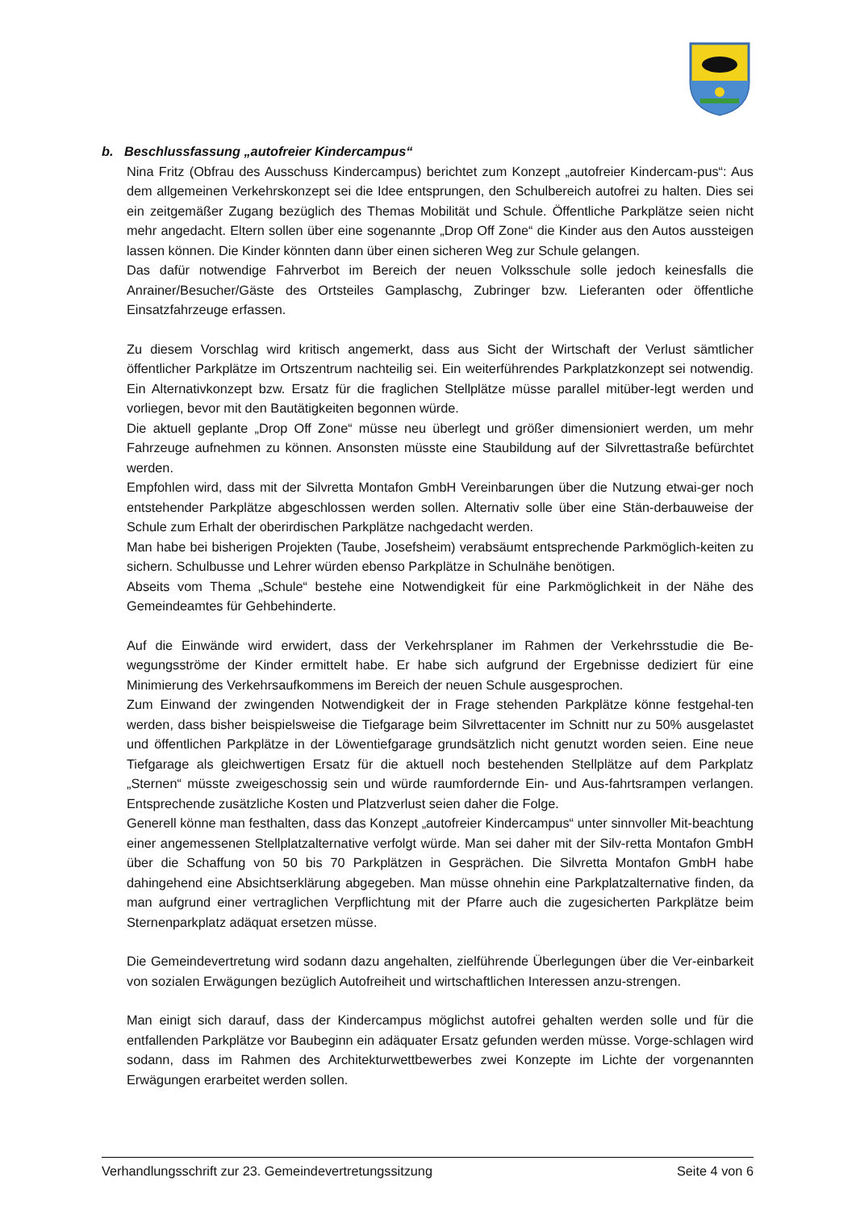b. Beschlussfassung „autofreier Kindercampus“
Nina Fritz (Obfrau des Ausschuss Kindercampus) berichtet zum Konzept „autofreier Kindercam-pus“: Aus dem allgemeinen Verkehrskonzept sei die Idee entsprungen, den Schulbereich autofrei zu halten. Dies sei ein zeitgemäßer Zugang bezüglich des Themas Mobilität und Schule. Öffentliche Parkplätze seien nicht mehr angedacht. Eltern sollen über eine sogenannte „Drop Off Zone“ die Kinder aus den Autos aussteigen lassen können. Die Kinder könnten dann über einen sicheren Weg zur Schule gelangen.
Das dafür notwendige Fahrverbot im Bereich der neuen Volksschule solle jedoch keinesfalls die Anrainer/Besucher/Gäste des Ortsteiles Gamplaschg, Zubringer bzw. Lieferanten oder öffentliche Einsatzfahrzeuge erfassen.
Zu diesem Vorschlag wird kritisch angemerkt, dass aus Sicht der Wirtschaft der Verlust sämtlicher öffentlicher Parkplätze im Ortszentrum nachteilig sei. Ein weiterführendes Parkplatzkonzept sei notwendig. Ein Alternativkonzept bzw. Ersatz für die fraglichen Stellplätze müsse parallel mitüber-legt werden und vorliegen, bevor mit den Bautätigkeiten begonnen würde.
Die aktuell geplante „Drop Off Zone“ müsse neu überlegt und größer dimensioniert werden, um mehr Fahrzeuge aufnehmen zu können. Ansonsten müsste eine Staubildung auf der Silvrettastraße befürchtet werden.
Empfohlen wird, dass mit der Silvretta Montafon GmbH Vereinbarungen über die Nutzung etwai-ger noch entstehender Parkplätze abgeschlossen werden sollen. Alternativ solle über eine Stän-derbauweise der Schule zum Erhalt der oberirdischen Parkplätze nachgedacht werden.
Man habe bei bisherigen Projekten (Taube, Josefsheim) verabsäumt entsprechende Parkmöglich-keiten zu sichern. Schulbusse und Lehrer würden ebenso Parkplätze in Schulnähe benötigen.
Abseits vom Thema „Schule“ bestehe eine Notwendigkeit für eine Parkmöglichkeit in der Nähe des Gemeindeamtes für Gehbehinderte.
Auf die Einwände wird erwidert, dass der Verkehrsplaner im Rahmen der Verkehrsstudie die Be-wegungsströme der Kinder ermittelt habe. Er habe sich aufgrund der Ergebnisse dediziert für eine Minimierung des Verkehrsaufkommens im Bereich der neuen Schule ausgesprochen.
Zum Einwand der zwingenden Notwendigkeit der in Frage stehenden Parkplätze könne festgehal-ten werden, dass bisher beispielsweise die Tiefgarage beim Silvrettacenter im Schnitt nur zu 50% ausgelastet und öffentlichen Parkplätze in der Löwentiefgarage grundsätzlich nicht genutzt worden seien. Eine neue Tiefgarage als gleichwertigen Ersatz für die aktuell noch bestehenden Stellplätze auf dem Parkplatz „Sternen“ müsste zweigeschossig sein und würde raumfordernde Ein- und Aus-fahrtsrampen verlangen. Entsprechende zusätzliche Kosten und Platzverlust seien daher die Folge.
Generell könne man festhalten, dass das Konzept „autofreier Kindercampus“ unter sinnvoller Mit-beachtung einer angemessenen Stellplatzalternative verfolgt würde. Man sei daher mit der Silv-retta Montafon GmbH über die Schaffung von 50 bis 70 Parkplätzen in Gesprächen. Die Silvretta Montafon GmbH habe dahingehend eine Absichtserklärung abgegeben. Man müsse ohnehin eine Parkplatzalternative finden, da man aufgrund einer vertraglichen Verpflichtung mit der Pfarre auch die zugesicherten Parkplätze beim Sternenparkplatz adäquat ersetzen müsse.
Die Gemeindevertretung wird sodann dazu angehalten, zielführende Überlegungen über die Ver-einbarkeit von sozialen Erwägungen bezüglich Autofreiheit und wirtschaftlichen Interessen anzu-strengen.
Man einigt sich darauf, dass der Kindercampus möglichst autofrei gehalten werden solle und für die entfallenden Parkplätze vor Baubeginn ein adäquater Ersatz gefunden werden müsse. Vorge-schlagen wird sodann, dass im Rahmen des Architekturwettbewerbes zwei Konzepte im Lichte der vorgenannten Erwägungen erarbeitet werden sollen.
Verhandlungsschrift zur 23. Gemeindevertretungssitzung Seite 4 von 6